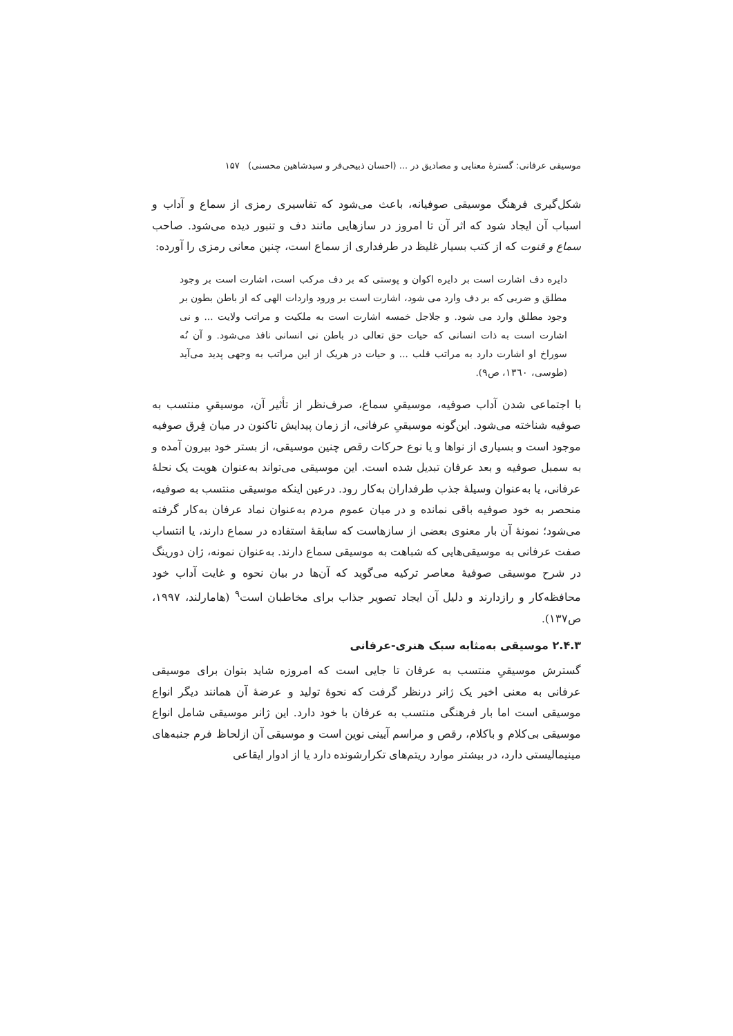موسیقی عرفانی: گسترهٔ معنایی و مصادیق در ... (احسان ذبیحی‌فر و سیدشاهین محسنی) ۱۵۷
شکل‌گیری فرهنگ موسیقی صوفیانه، باعث می‌شود که تفاسیری رمزی از سماع و آداب و اسباب آن ایجاد شود که اثر آن تا امروز در سازهایی مانند دف و تنبور دیده می‌شود. صاحب سماع و قنوت که از کتب بسیار غلیظ در طرفداری از سماع است، چنین معانی رمزی را آورده:
دایره دف اشارت است بر دایره اکوان و پوستی که بر دف مرکب است، اشارت است بر وجود مطلق و ضربی که بر دف وارد می شود، اشارت است بر ورود واردات الهی که از باطن بطون بر وجود مطلق وارد می شود. و جلاجل خمسه اشارت است به ملکیت و مراتب ولایت ... و نی اشارت است به ذات انسانی که حیات حق تعالی در باطن نی انسانی نافذ می‌شود. و آن نُه سوراخ او اشارت دارد به مراتب قلب ... و حیات در هریک از این مراتب به وجهی پدید می‌آید (طوسی، ۱۳٦۰، ص۹).
با اجتماعی شدن آداب صوفیه، موسیقیِ سماع، صرف‌نظر از تأثیر آن، موسیقیِ منتسب به صوفیه شناخته می‌شود. این‌گونه موسیقیِ عرفانی، از زمان پیدایش تاکنون در میان فِرق صوفیه موجود است و بسیاری از نواها و یا نوع حرکات رقص چنین موسیقی، از بستر خود بیرون آمده و به سمبل صوفیه و بعد عرفان تبدیل شده است. این موسیقی می‌تواند به‌عنوان هویت یک نحلهٔ عرفانی، یا به‌عنوان وسیلهٔ جذب طرفداران به‌کار رود. درعین اینکه موسیقی منتسب به صوفیه، منحصر به خود صوفیه باقی نمانده و در میان عموم مردم به‌عنوان نماد عرفان به‌کار گرفته می‌شود؛ نمونهٔ آن بار معنوی بعضی از سازهاست که سابقهٔ استفاده در سماع دارند، یا انتساب صفت عرفانی به موسیقی‌هایی که شباهت به موسیقی سماع دارند. به‌عنوان نمونه، ژان دورینگ در شرح موسیقی صوفیهٔ معاصر ترکیه می‌گوید که آن‌ها در بیان نحوه و غایت آداب خود محافظه‌کار و رازدارند و دلیل آن ایجاد تصویر جذاب برای مخاطبان است<sup>۹</sup> (هامارلند، ۱۹۹۷، ص۱۳۷).
۲.۴.۳ موسیقی به‌مثابه سبک هنری-عرفانی
گسترش موسیقیِ منتسب به عرفان تا جایی است که امروزه شاید بتوان برای موسیقی عرفانی به معنی اخیر یک ژانر درنظر گرفت که نحوهٔ تولید و عرضهٔ آن همانند دیگر انواع موسیقی است اما بار فرهنگی منتسب به عرفان با خود دارد. این ژانر موسیقی شامل انواع موسیقی بی‌کلام و باکلام، رقص و مراسم آیینی نوین است و موسیقی آن ازلحاظ فرم جنبه‌های مینیمالیستی دارد، در بیشتر موارد ریتم‌های تکرارشونده دارد یا از ادوار ایقاعی